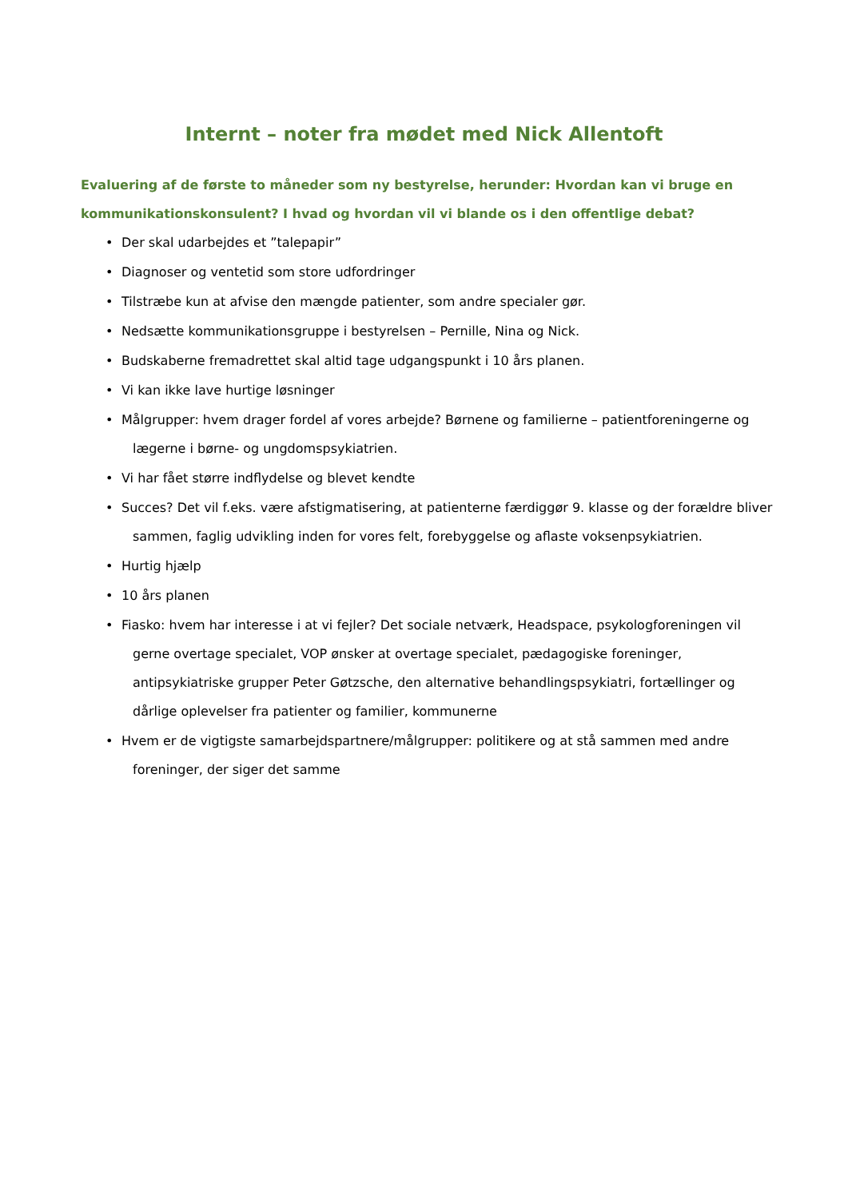Internt – noter fra mødet med Nick Allentoft
Evaluering af de første to måneder som ny bestyrelse, herunder: Hvordan kan vi bruge en kommunikationskonsulent? I hvad og hvordan vil vi blande os i den offentlige debat?
• Der skal udarbejdes et ”talepapir”
• Diagnoser og ventetid som store udfordringer
• Tilstræbe kun at afvise den mængde patienter, som andre specialer gør.
• Nedsætte kommunikationsgruppe i bestyrelsen – Pernille, Nina og Nick.
• Budskaberne fremadrettet skal altid tage udgangspunkt i 10 års planen.
• Vi kan ikke lave hurtige løsninger
• Målgrupper: hvem drager fordel af vores arbejde? Børnene og familierne – patientforeningerne og lægerne i børne- og ungdomspsykiatrien.
• Vi har fået større indflydelse og blevet kendte
• Succes? Det vil f.eks. være afstigmatisering, at patienterne færdiggør 9. klasse og der forældre bliver sammen, faglig udvikling inden for vores felt, forebyggelse og aflaste voksenpsykiatrien.
• Hurtig hjælp
• 10 års planen
• Fiasko: hvem har interesse i at vi fejler? Det sociale netværk, Headspace, psykologforeningen vil gerne overtage specialet, VOP ønsker at overtage specialet, pædagogiske foreninger, antipsykiatriske grupper Peter Gøtzsche, den alternative behandlingspsykiatri, fortællinger og dårlige oplevelser fra patienter og familier, kommunerne
• Hvem er de vigtigste samarbejdspartnere/målgrupper: politikere og at stå sammen med andre foreninger, der siger det samme